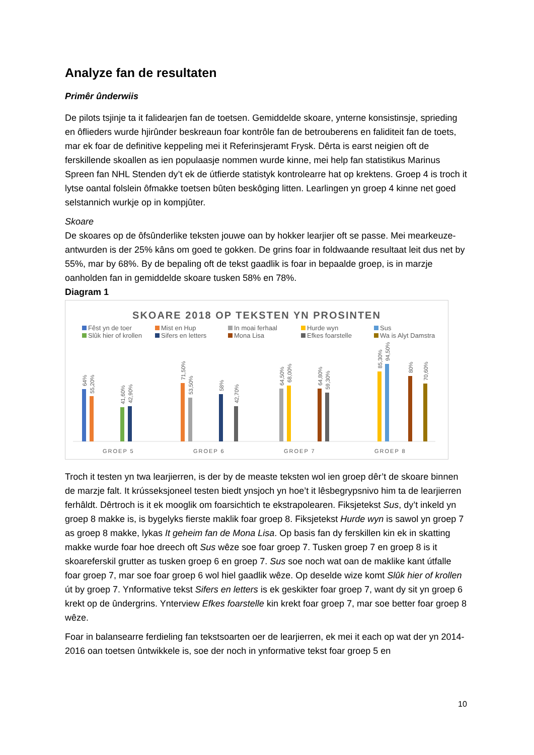Analyze fan de resultaten
Primêr ûnderwiis
De pilots tsjinje ta it falidearjen fan de toetsen. Gemiddelde skoare, ynterne konsistinsje, sprieding en ôflieders wurde hjirûnder beskreaun foar kontrôle fan de betrouberens en faliditeit fan de toets, mar ek foar de definitive keppeling mei it Referinsjeramt Frysk. Dêrta is earst neigien oft de ferskillende skoallen as ien populaasje nommen wurde kinne, mei help fan statistikus Marinus Spreen fan NHL Stenden dy’t ek de útfierde statistyk kontrolearre hat op krektens. Groep 4 is troch it lytse oantal folslein ôfmakke toetsen bûten beskôging litten. Learlingen yn groep 4 kinne net goed selstannich wurkje op in kompjûter.
Skoare
De skoares op de ôfsûnderlike teksten jouwe oan by hokker learjier oft se passe. Mei mearkeuze-antwurden is der 25% kâns om goed te gokken. De grins foar in foldwaande resultaat leit dus net by 55%, mar by 68%. By de bepaling oft de tekst gaadlik is foar in bepaalde groep, is in marzje oanholden fan in gemiddelde skoare tusken 58% en 78%.
Diagram 1
SKOARE 2018 OP TEKSTEN YN PROSINTEN
Fêst yn de toer Mist en Hup In moai ferhaal Hurde wyn Sus Slûk hier of krollen Sifers en letters Mona Lisa Efkes foarstelle Wa is Alyt Damstra
GROEP 5
GROEP 6
GROEP 7
GROEP 8
64%
55,20%
41,60%
42,90%
71,50%
53,50%
58%
42,70%
64,50%
68,00%
64,80%
59,30%
85,30%
94,50%
80%
70,60%
Troch it testen yn twa learjierren, is der by de measte teksten wol ien groep dêr’t de skoare binnen de marzje falt. It krússeksjoneel testen biedt ynsjoch yn hoe’t it lêsbegrypsnivo him ta de learjierren ferhâldt. Dêrtroch is it ek mooglik om foarsichtich te ekstrapolearen. Fiksjetekst Sus, dy’t inkeld yn groep 8 makke is, is bygelyks fierste maklik foar groep 8. Fiksjetekst Hurde wyn is sawol yn groep 7 as groep 8 makke, lykas It geheim fan de Mona Lisa. Op basis fan dy ferskillen kin ek in skatting makke wurde foar hoe dreech oft Sus wêze soe foar groep 7. Tusken groep 7 en groep 8 is it skoareferskil grutter as tusken groep 6 en groep 7. Sus soe noch wat oan de maklike kant útfalle foar groep 7, mar soe foar groep 6 wol hiel gaadlik wêze. Op deselde wize komt Slûk hier of krollen út by groep 7. Ynformative tekst Sifers en letters is ek geskikter foar groep 7, want dy sit yn groep 6 krekt op de ûndergrins. Ynterview Efkes foarstelle kin krekt foar groep 7, mar soe better foar groep 8 wêze.
Foar in balansearre ferdieling fan tekstsoarten oer de learjierren, ek mei it each op wat der yn 2014-2016 oan toetsen ûntwikkele is, soe der noch in ynformative tekst foar groep 5 en
10